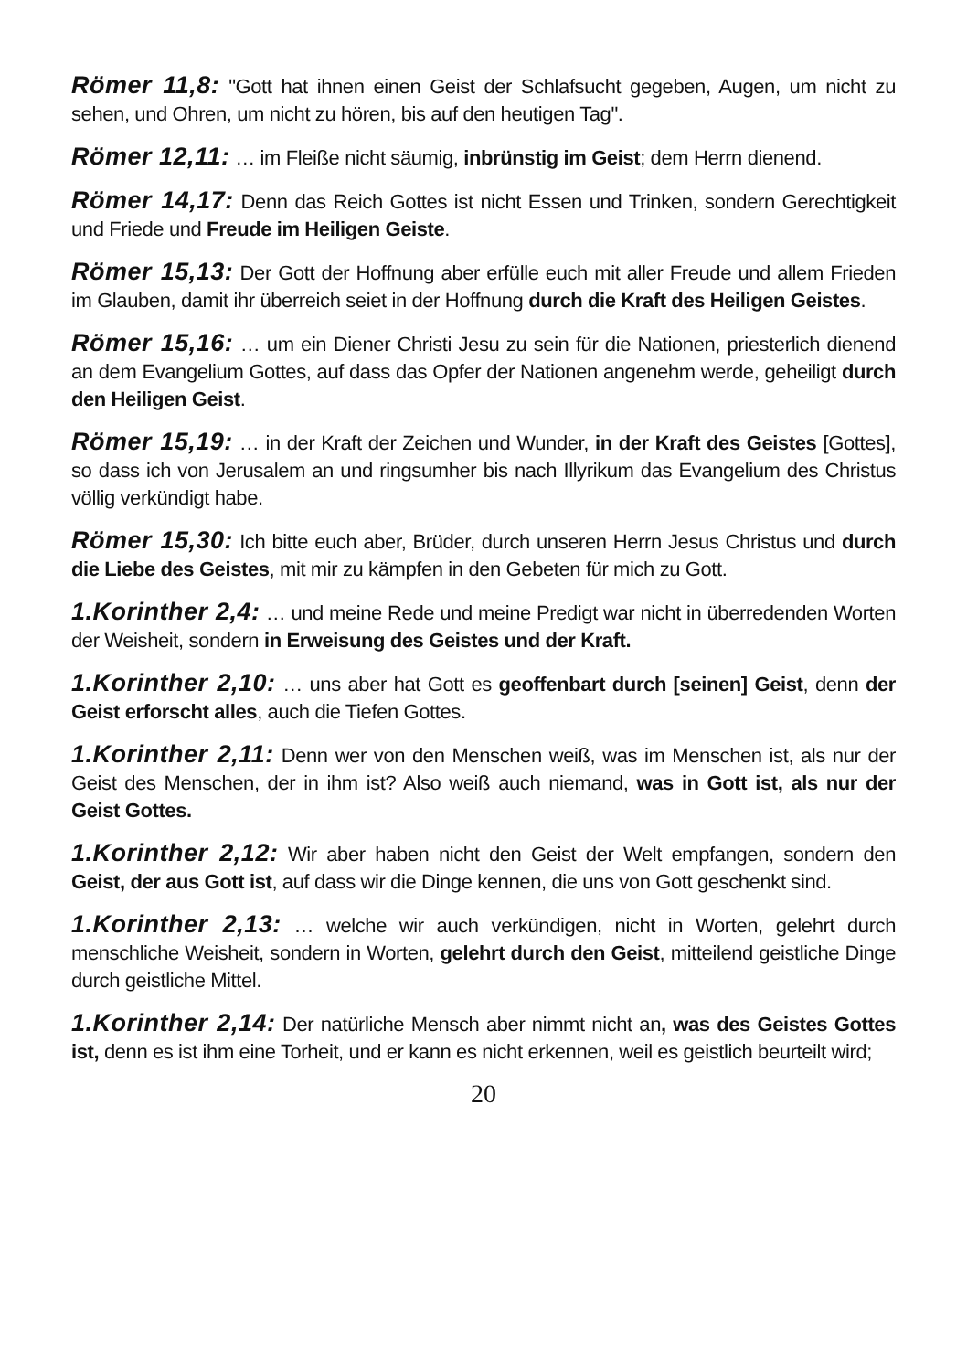Römer 11,8: "Gott hat ihnen einen Geist der Schlafsucht gegeben, Augen, um nicht zu sehen, und Ohren, um nicht zu hören, bis auf den heutigen Tag".
Römer 12,11: … im Fleiße nicht säumig, inbrünstig im Geist; dem Herrn dienend.
Römer 14,17: Denn das Reich Gottes ist nicht Essen und Trinken, sondern Gerechtigkeit und Friede und Freude im Heiligen Geiste.
Römer 15,13: Der Gott der Hoffnung aber erfülle euch mit aller Freude und allem Frieden im Glauben, damit ihr überreich seiet in der Hoffnung durch die Kraft des Heiligen Geistes.
Römer 15,16: … um ein Diener Christi Jesu zu sein für die Nationen, priesterlich dienend an dem Evangelium Gottes, auf dass das Opfer der Nationen angenehm werde, geheiligt durch den Heiligen Geist.
Römer 15,19: … in der Kraft der Zeichen und Wunder, in der Kraft des Geistes [Gottes], so dass ich von Jerusalem an und ringsumher bis nach Illyrikum das Evangelium des Christus völlig verkündigt habe.
Römer 15,30: Ich bitte euch aber, Brüder, durch unseren Herrn Jesus Christus und durch die Liebe des Geistes, mit mir zu kämpfen in den Gebeten für mich zu Gott.
1.Korinther 2,4: … und meine Rede und meine Predigt war nicht in überredenden Worten der Weisheit, sondern in Erweisung des Geistes und der Kraft.
1.Korinther 2,10: … uns aber hat Gott es geoffenbart durch [seinen] Geist, denn der Geist erforscht alles, auch die Tiefen Gottes.
1.Korinther 2,11: Denn wer von den Menschen weiß, was im Menschen ist, als nur der Geist des Menschen, der in ihm ist? Also weiß auch niemand, was in Gott ist, als nur der Geist Gottes.
1.Korinther 2,12: Wir aber haben nicht den Geist der Welt empfangen, sondern den Geist, der aus Gott ist, auf dass wir die Dinge kennen, die uns von Gott geschenkt sind.
1.Korinther 2,13: … welche wir auch verkündigen, nicht in Worten, gelehrt durch menschliche Weisheit, sondern in Worten, gelehrt durch den Geist, mitteilend geistliche Dinge durch geistliche Mittel.
1.Korinther 2,14: Der natürliche Mensch aber nimmt nicht an, was des Geistes Gottes ist, denn es ist ihm eine Torheit, und er kann es nicht erkennen, weil es geistlich beurteilt wird;
20